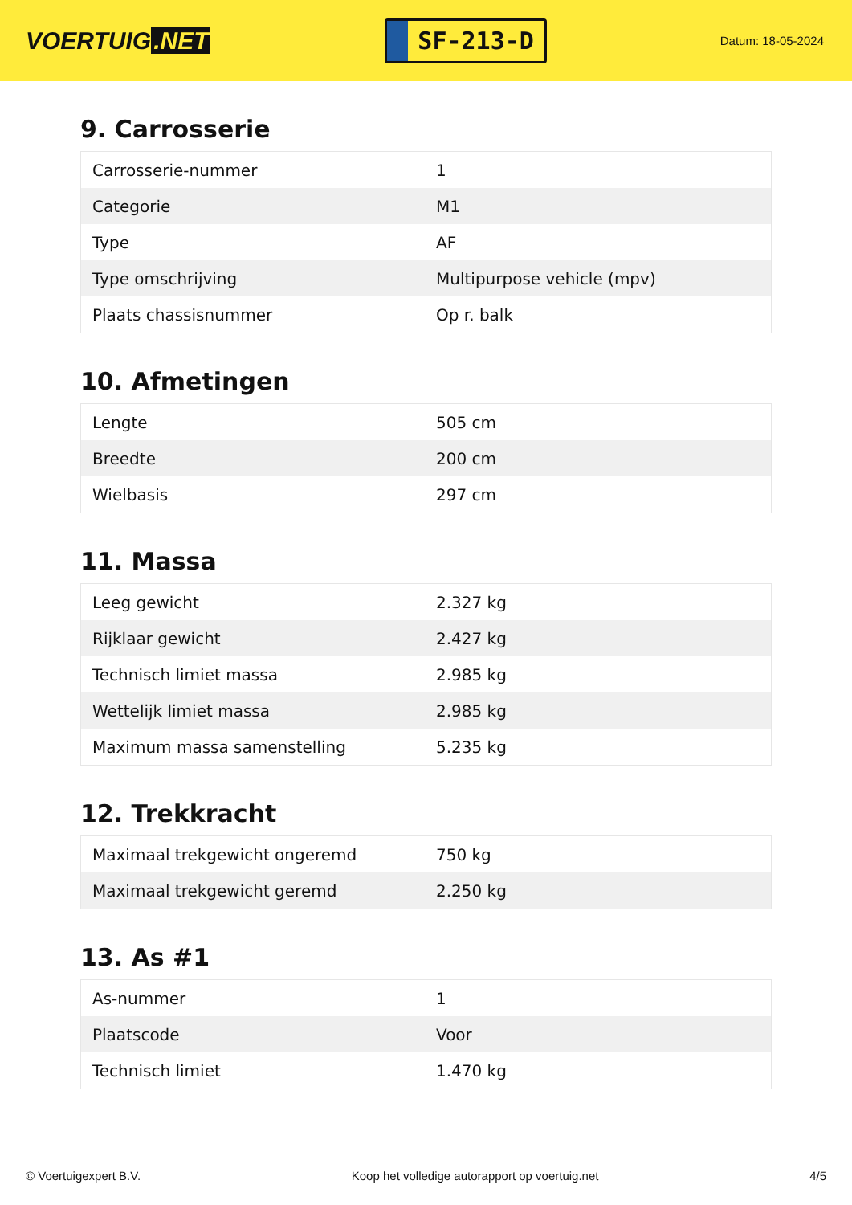VOERTUIG.NET
SF-213-D
Datum: 18-05-2024
9. Carrosserie
| Carrosserie-nummer | 1 |
| Categorie | M1 |
| Type | AF |
| Type omschrijving | Multipurpose vehicle (mpv) |
| Plaats chassisnummer | Op r. balk |
10. Afmetingen
| Lengte | 505 cm |
| Breedte | 200 cm |
| Wielbasis | 297 cm |
11. Massa
| Leeg gewicht | 2.327 kg |
| Rijklaar gewicht | 2.427 kg |
| Technisch limiet massa | 2.985 kg |
| Wettelijk limiet massa | 2.985 kg |
| Maximum massa samenstelling | 5.235 kg |
12. Trekkracht
| Maximaal trekgewicht ongeremd | 750 kg |
| Maximaal trekgewicht geremd | 2.250 kg |
13. As #1
| As-nummer | 1 |
| Plaatscode | Voor |
| Technisch limiet | 1.470 kg |
© Voertuigexpert B.V. Koop het volledige autorapport op voertuig.net 4/5